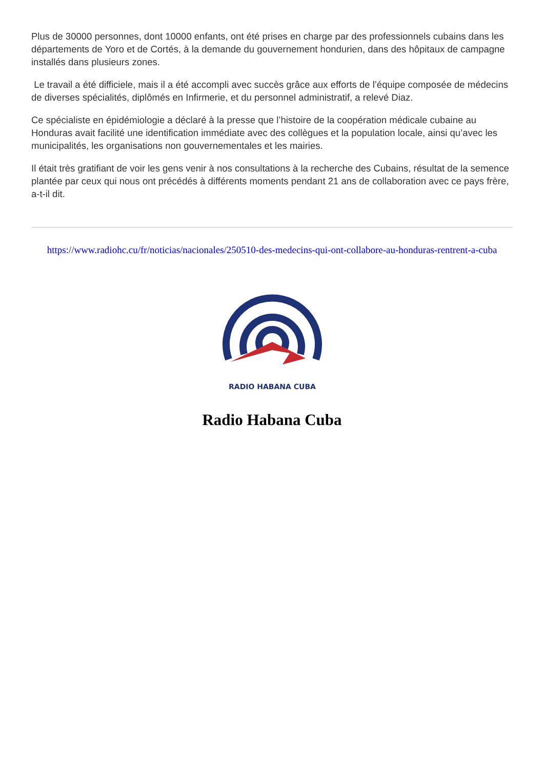Plus de 30000 personnes, dont 10000 enfants, ont été prises en charge par des professionnels cubains dans les départements de Yoro et de Cortés, à la demande du gouvernement hondurien, dans des hôpitaux de campagne installés dans plusieurs zones.
Le travail a été difficiele, mais il a été accompli avec succès grâce aux efforts de l’équipe composée de médecins de diverses spécialités, diplômés en Infirmerie, et du personnel administratif, a relevé Diaz.
Ce spécialiste en épidémiologie a déclaré à la presse que l’histoire de la coopération médicale cubaine au Honduras avait facilité une identification immédiate avec des collègues et la population locale, ainsi qu’avec les municipalités, les organisations non gouvernementales et les mairies.
Il était très gratifiant de voir les gens venir à nos consultations à la recherche des Cubains, résultat de la semence plantée par ceux qui nous ont précédés à différents moments pendant 21 ans de collaboration avec ce pays frère, a-t-il dit.
https://www.radiohc.cu/fr/noticias/nacionales/250510-des-medecins-qui-ont-collabore-au-honduras-rentrent-a-cuba
RADIO HABANA CUBA
Radio Habana Cuba